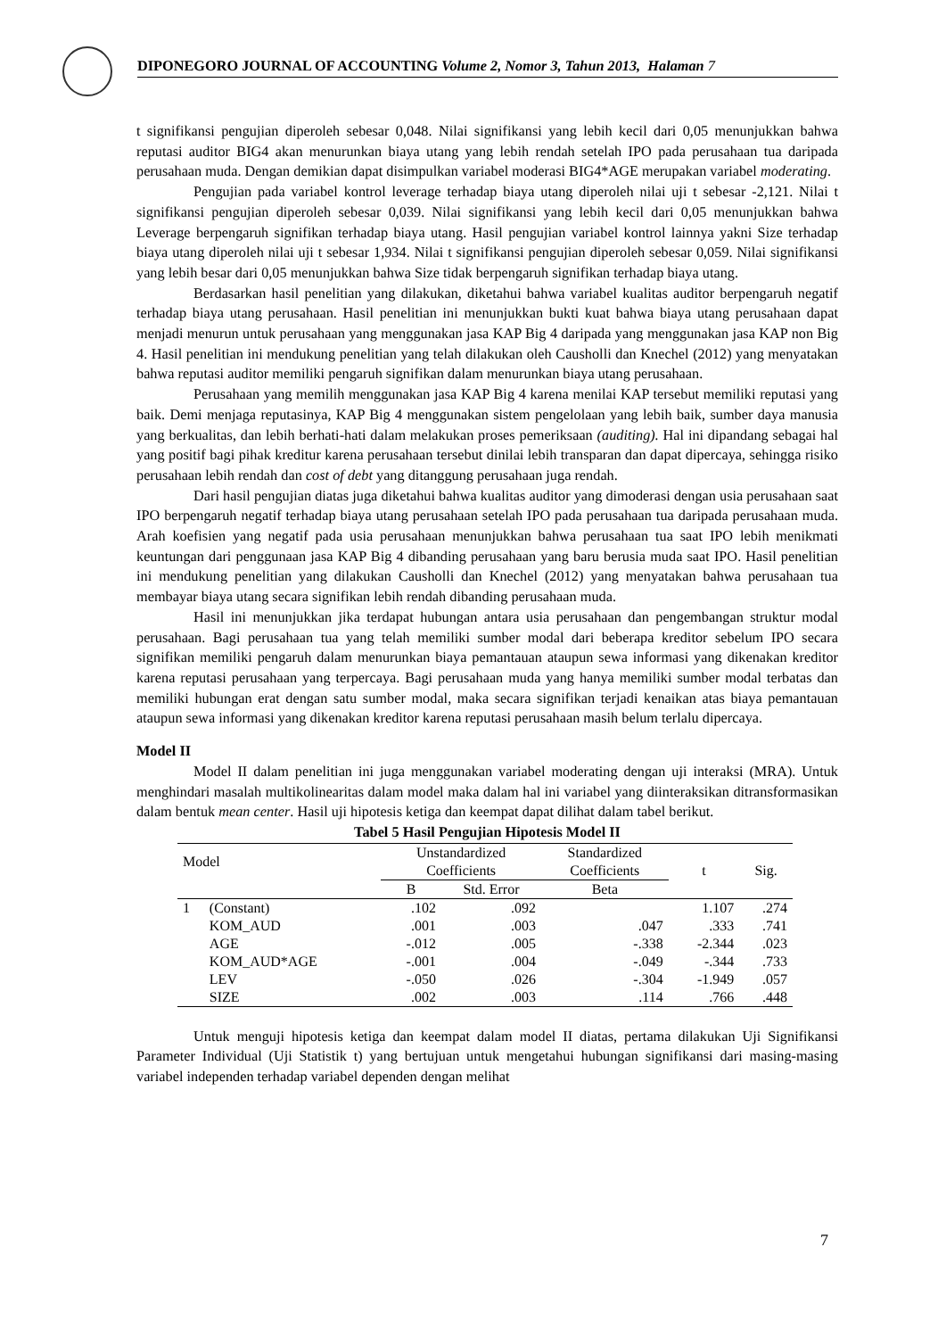DIPONEGORO JOURNAL OF ACCOUNTING Volume 2, Nomor 3, Tahun 2013, Halaman 7
t signifikansi pengujian diperoleh sebesar 0,048. Nilai signifikansi yang lebih kecil dari 0,05 menunjukkan bahwa reputasi auditor BIG4 akan menurunkan biaya utang yang lebih rendah setelah IPO pada perusahaan tua daripada perusahaan muda. Dengan demikian dapat disimpulkan variabel moderasi BIG4*AGE merupakan variabel moderating.
Pengujian pada variabel kontrol leverage terhadap biaya utang diperoleh nilai uji t sebesar -2,121. Nilai t signifikansi pengujian diperoleh sebesar 0,039. Nilai signifikansi yang lebih kecil dari 0,05 menunjukkan bahwa Leverage berpengaruh signifikan terhadap biaya utang. Hasil pengujian variabel kontrol lainnya yakni Size terhadap biaya utang diperoleh nilai uji t sebesar 1,934. Nilai t signifikansi pengujian diperoleh sebesar 0,059. Nilai signifikansi yang lebih besar dari 0,05 menunjukkan bahwa Size tidak berpengaruh signifikan terhadap biaya utang.
Berdasarkan hasil penelitian yang dilakukan, diketahui bahwa variabel kualitas auditor berpengaruh negatif terhadap biaya utang perusahaan. Hasil penelitian ini menunjukkan bukti kuat bahwa biaya utang perusahaan dapat menjadi menurun untuk perusahaan yang menggunakan jasa KAP Big 4 daripada yang menggunakan jasa KAP non Big 4. Hasil penelitian ini mendukung penelitian yang telah dilakukan oleh Causholli dan Knechel (2012) yang menyatakan bahwa reputasi auditor memiliki pengaruh signifikan dalam menurunkan biaya utang perusahaan.
Perusahaan yang memilih menggunakan jasa KAP Big 4 karena menilai KAP tersebut memiliki reputasi yang baik. Demi menjaga reputasinya, KAP Big 4 menggunakan sistem pengelolaan yang lebih baik, sumber daya manusia yang berkualitas, dan lebih berhati-hati dalam melakukan proses pemeriksaan (auditing). Hal ini dipandang sebagai hal yang positif bagi pihak kreditur karena perusahaan tersebut dinilai lebih transparan dan dapat dipercaya, sehingga risiko perusahaan lebih rendah dan cost of debt yang ditanggung perusahaan juga rendah.
Dari hasil pengujian diatas juga diketahui bahwa kualitas auditor yang dimoderasi dengan usia perusahaan saat IPO berpengaruh negatif terhadap biaya utang perusahaan setelah IPO pada perusahaan tua daripada perusahaan muda. Arah koefisien yang negatif pada usia perusahaan menunjukkan bahwa perusahaan tua saat IPO lebih menikmati keuntungan dari penggunaan jasa KAP Big 4 dibanding perusahaan yang baru berusia muda saat IPO. Hasil penelitian ini mendukung penelitian yang dilakukan Causholli dan Knechel (2012) yang menyatakan bahwa perusahaan tua membayar biaya utang secara signifikan lebih rendah dibanding perusahaan muda.
Hasil ini menunjukkan jika terdapat hubungan antara usia perusahaan dan pengembangan struktur modal perusahaan. Bagi perusahaan tua yang telah memiliki sumber modal dari beberapa kreditor sebelum IPO secara signifikan memiliki pengaruh dalam menurunkan biaya pemantauan ataupun sewa informasi yang dikenakan kreditor karena reputasi perusahaan yang terpercaya. Bagi perusahaan muda yang hanya memiliki sumber modal terbatas dan memiliki hubungan erat dengan satu sumber modal, maka secara signifikan terjadi kenaikan atas biaya pemantauan ataupun sewa informasi yang dikenakan kreditor karena reputasi perusahaan masih belum terlalu dipercaya.
Model II
Model II dalam penelitian ini juga menggunakan variabel moderating dengan uji interaksi (MRA). Untuk menghindari masalah multikolinearitas dalam model maka dalam hal ini variabel yang diinteraksikan ditransformasikan dalam bentuk mean center. Hasil uji hipotesis ketiga dan keempat dapat dilihat dalam tabel berikut.
Tabel 5 Hasil Pengujian Hipotesis Model II
| Model | | Unstandardized Coefficients | | Standardized Coefficients | t | Sig. |
| --- | --- | --- | --- | --- | --- | --- |
| | | B | Std. Error | Beta | | |
| 1 | (Constant) | .102 | .092 | | 1.107 | .274 |
| | KOM_AUD | .001 | .003 | .047 | .333 | .741 |
| | AGE | -.012 | .005 | -.338 | -2.344 | .023 |
| | KOM_AUD*AGE | -.001 | .004 | -.049 | -.344 | .733 |
| | LEV | -.050 | .026 | -.304 | -1.949 | .057 |
| | SIZE | .002 | .003 | .114 | .766 | .448 |
Untuk menguji hipotesis ketiga dan keempat dalam model II diatas, pertama dilakukan Uji Signifikansi Parameter Individual (Uji Statistik t) yang bertujuan untuk mengetahui hubungan signifikansi dari masing-masing variabel independen terhadap variabel dependen dengan melihat
7